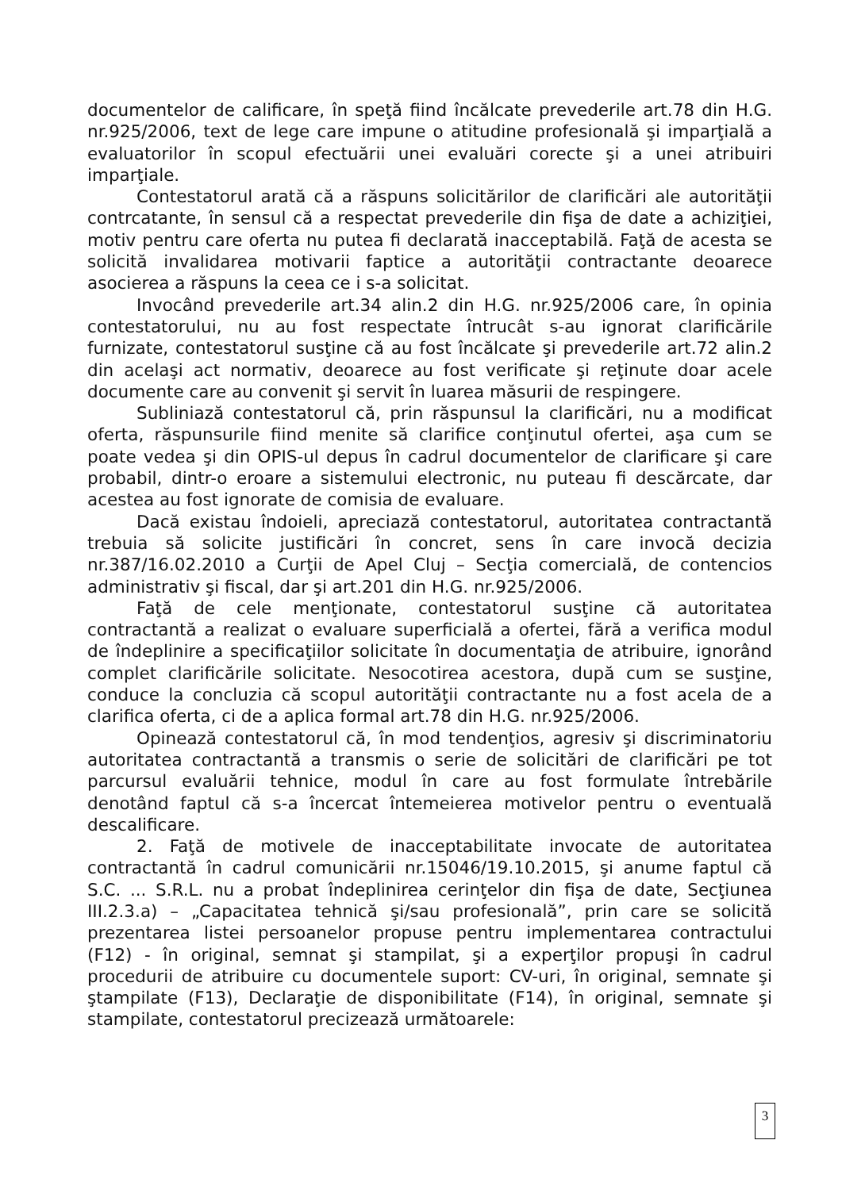documentelor de calificare, în speţă fiind încălcate prevederile art.78 din H.G. nr.925/2006, text de lege care impune o atitudine profesională şi imparţială a evaluatorilor în scopul efectuării unei evaluări corecte şi a unei atribuiri imparţiale.
Contestatorul arată că a răspuns solicitărilor de clarificări ale autorităţii contrcatante, în sensul că a respectat prevederile din fişa de date a achiziţiei, motiv pentru care oferta nu putea fi declarată inacceptabilă. Faţă de acesta se solicită invalidarea motivarii faptice a autorităţii contractante deoarece asocierea a răspuns la ceea ce i s-a solicitat.
Invocând prevederile art.34 alin.2 din H.G. nr.925/2006 care, în opinia contestatorului, nu au fost respectate întrucât s-au ignorat clarificările furnizate, contestatorul susţine că au fost încălcate şi prevederile art.72 alin.2 din acelaşi act normativ, deoarece au fost verificate şi reţinute doar acele documente care au convenit şi servit în luarea măsurii de respingere.
Subliniază contestatorul că, prin răspunsul la clarificări, nu a modificat oferta, răspunsurile fiind menite să clarifice conţinutul ofertei, aşa cum se poate vedea şi din OPIS-ul depus în cadrul documentelor de clarificare şi care probabil, dintr-o eroare a sistemului electronic, nu puteau fi descărcate, dar acestea au fost ignorate de comisia de evaluare.
Dacă existau îndoieli, apreciază contestatorul, autoritatea contractantă trebuia să solicite justificări în concret, sens în care invocă decizia nr.387/16.02.2010 a Curţii de Apel Cluj – Secţia comercială, de contencios administrativ şi fiscal, dar şi art.201 din H.G. nr.925/2006.
Faţă de cele menţionate, contestatorul susţine că autoritatea contractantă a realizat o evaluare superficială a ofertei, fără a verifica modul de îndeplinire a specificaţiilor solicitate în documentaţia de atribuire, ignorând complet clarificările solicitate. Nesocotirea acestora, după cum se susţine, conduce la concluzia că scopul autorităţii contractante nu a fost acela de a clarifica oferta, ci de a aplica formal art.78 din H.G. nr.925/2006.
Opinează contestatorul că, în mod tendenţios, agresiv şi discriminatoriu autoritatea contractantă a transmis o serie de solicitări de clarificări pe tot parcursul evaluării tehnice, modul în care au fost formulate întrebările denotând faptul că s-a încercat întemeierea motivelor pentru o eventuală descalificare.
2. Faţă de motivele de inacceptabilitate invocate de autoritatea contractantă în cadrul comunicării nr.15046/19.10.2015, şi anume faptul că S.C. ... S.R.L. nu a probat îndeplinirea cerinţelor din fişa de date, Secţiunea III.2.3.a) – „Capacitatea tehnică şi/sau profesională”, prin care se solicită prezentarea listei persoanelor propuse pentru implementarea contractului (F12) - în original, semnat şi stampilat, şi a experţilor propuşi în cadrul procedurii de atribuire cu documentele suport: CV-uri, în original, semnate şi ştampilate (F13), Declaraţie de disponibilitate (F14), în original, semnate şi stampilate, contestatorul precizează următoarele:
3